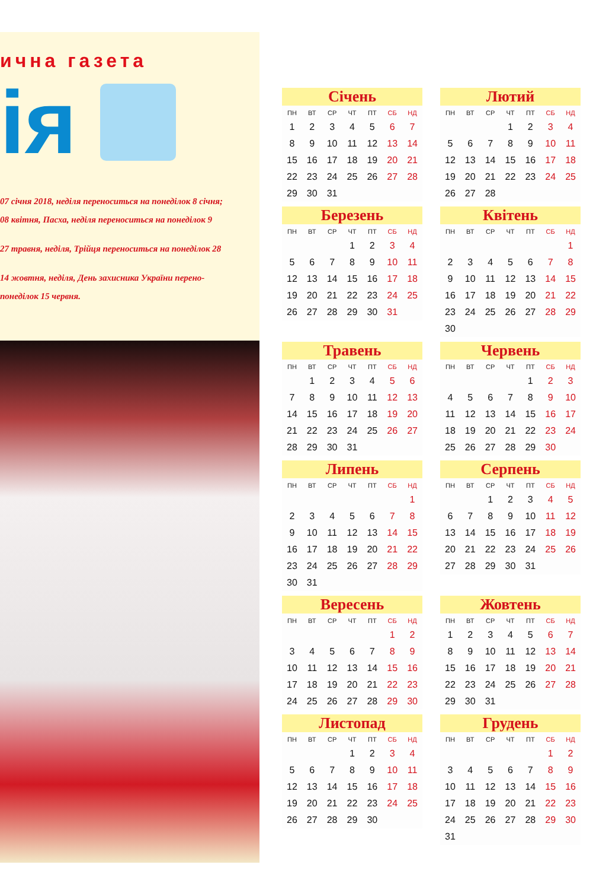ична газета
ія
07 січня 2018, неділя переноситься на понеділок 8 січня;
08 квітня, Пасха, неділя переноситься на понеділок 9
27 травня, неділя, Трійця переноситься на понеділок 28
14 жовтня, неділя, День захисника України перено-
понеділок 15 червня.
Січень
| ПН | ВТ | СР | ЧТ | ПТ | СБ | НД |
| --- | --- | --- | --- | --- | --- | --- |
| 1 | 2 | 3 | 4 | 5 | 6 | 7 |
| 8 | 9 | 10 | 11 | 12 | 13 | 14 |
| 15 | 16 | 17 | 18 | 19 | 20 | 21 |
| 22 | 23 | 24 | 25 | 26 | 27 | 28 |
| 29 | 30 | 31 | | | | |
Лютий
| ПН | ВТ | СР | ЧТ | ПТ | СБ | НД |
| --- | --- | --- | --- | --- | --- | --- |
| | | | 1 | 2 | 3 | 4 |
| 5 | 6 | 7 | 8 | 9 | 10 | 11 |
| 12 | 13 | 14 | 15 | 16 | 17 | 18 |
| 19 | 20 | 21 | 22 | 23 | 24 | 25 |
| 26 | 27 | 28 | | | | |
Березень
| ПН | ВТ | СР | ЧТ | ПТ | СБ | НД |
| --- | --- | --- | --- | --- | --- | --- |
| | | | 1 | 2 | 3 | 4 |
| 5 | 6 | 7 | 8 | 9 | 10 | 11 |
| 12 | 13 | 14 | 15 | 16 | 17 | 18 |
| 19 | 20 | 21 | 22 | 23 | 24 | 25 |
| 26 | 27 | 28 | 29 | 30 | 31 | |
Квітень
| ПН | ВТ | СР | ЧТ | ПТ | СБ | НД |
| --- | --- | --- | --- | --- | --- | --- |
| | | | | | | 1 |
| 2 | 3 | 4 | 5 | 6 | 7 | 8 |
| 9 | 10 | 11 | 12 | 13 | 14 | 15 |
| 16 | 17 | 18 | 19 | 20 | 21 | 22 |
| 23 | 24 | 25 | 26 | 27 | 28 | 29 |
| 30 | | | | | | |
Травень
| ПН | ВТ | СР | ЧТ | ПТ | СБ | НД |
| --- | --- | --- | --- | --- | --- | --- |
| | 1 | 2 | 3 | 4 | 5 | 6 |
| 7 | 8 | 9 | 10 | 11 | 12 | 13 |
| 14 | 15 | 16 | 17 | 18 | 19 | 20 |
| 21 | 22 | 23 | 24 | 25 | 26 | 27 |
| 28 | 29 | 30 | 31 | | | |
Червень
| ПН | ВТ | СР | ЧТ | ПТ | СБ | НД |
| --- | --- | --- | --- | --- | --- | --- |
| | | | | 1 | 2 | 3 |
| 4 | 5 | 6 | 7 | 8 | 9 | 10 |
| 11 | 12 | 13 | 14 | 15 | 16 | 17 |
| 18 | 19 | 20 | 21 | 22 | 23 | 24 |
| 25 | 26 | 27 | 28 | 29 | 30 | |
Липень
| ПН | ВТ | СР | ЧТ | ПТ | СБ | НД |
| --- | --- | --- | --- | --- | --- | --- |
| | | | | | | 1 |
| 2 | 3 | 4 | 5 | 6 | 7 | 8 |
| 9 | 10 | 11 | 12 | 13 | 14 | 15 |
| 16 | 17 | 18 | 19 | 20 | 21 | 22 |
| 23 | 24 | 25 | 26 | 27 | 28 | 29 |
| 30 | 31 | | | | | |
Серпень
| ПН | ВТ | СР | ЧТ | ПТ | СБ | НД |
| --- | --- | --- | --- | --- | --- | --- |
| | | 1 | 2 | 3 | 4 | 5 |
| 6 | 7 | 8 | 9 | 10 | 11 | 12 |
| 13 | 14 | 15 | 16 | 17 | 18 | 19 |
| 20 | 21 | 22 | 23 | 24 | 25 | 26 |
| 27 | 28 | 29 | 30 | 31 | | |
Вересень
| ПН | ВТ | СР | ЧТ | ПТ | СБ | НД |
| --- | --- | --- | --- | --- | --- | --- |
| | | | | | 1 | 2 |
| 3 | 4 | 5 | 6 | 7 | 8 | 9 |
| 10 | 11 | 12 | 13 | 14 | 15 | 16 |
| 17 | 18 | 19 | 20 | 21 | 22 | 23 |
| 24 | 25 | 26 | 27 | 28 | 29 | 30 |
Жовтень
| ПН | ВТ | СР | ЧТ | ПТ | СБ | НД |
| --- | --- | --- | --- | --- | --- | --- |
| 1 | 2 | 3 | 4 | 5 | 6 | 7 |
| 8 | 9 | 10 | 11 | 12 | 13 | 14 |
| 15 | 16 | 17 | 18 | 19 | 20 | 21 |
| 22 | 23 | 24 | 25 | 26 | 27 | 28 |
| 29 | 30 | 31 | | | | |
Листопад
| ПН | ВТ | СР | ЧТ | ПТ | СБ | НД |
| --- | --- | --- | --- | --- | --- | --- |
| | | | 1 | 2 | 3 | 4 |
| 5 | 6 | 7 | 8 | 9 | 10 | 11 |
| 12 | 13 | 14 | 15 | 16 | 17 | 18 |
| 19 | 20 | 21 | 22 | 23 | 24 | 25 |
| 26 | 27 | 28 | 29 | 30 | | |
Грудень
| ПН | ВТ | СР | ЧТ | ПТ | СБ | НД |
| --- | --- | --- | --- | --- | --- | --- |
| | | | | | 1 | 2 |
| 3 | 4 | 5 | 6 | 7 | 8 | 9 |
| 10 | 11 | 12 | 13 | 14 | 15 | 16 |
| 17 | 18 | 19 | 20 | 21 | 22 | 23 |
| 24 | 25 | 26 | 27 | 28 | 29 | 30 |
| 31 | | | | | | |